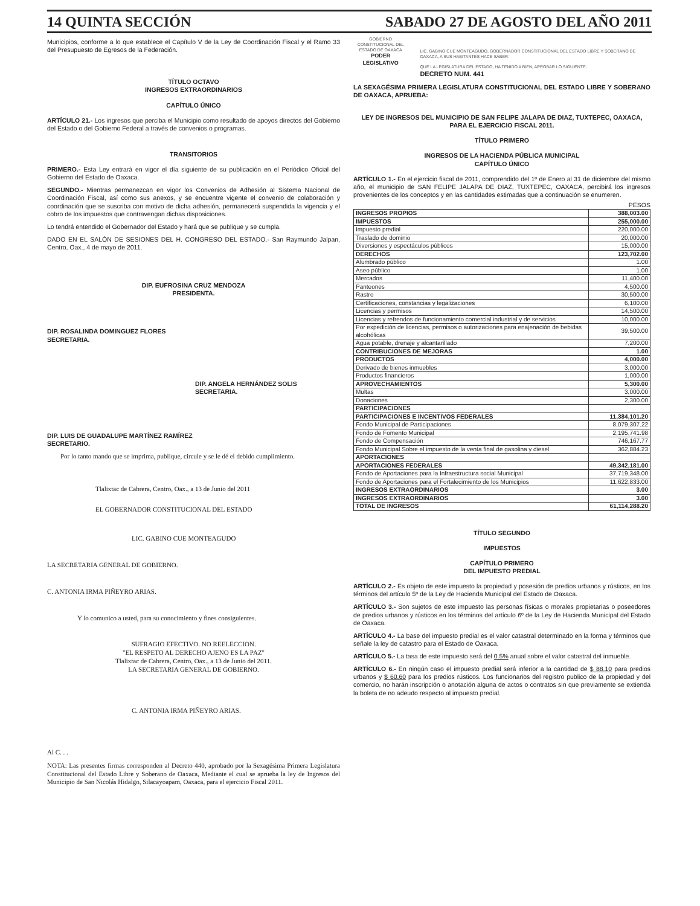14 QUINTA SECCIÓN SABADO 27 DE AGOSTO DEL AÑO 2011
Municipios, conforme a lo que establece el Capítulo V de la Ley de Coordinación Fiscal y el Ramo 33 del Presupuesto de Egresos de la Federación.
TÍTULO OCTAVO
INGRESOS EXTRAORDINARIOS
CAPÍTULO ÚNICO
ARTÍCULO 21.- Los ingresos que perciba el Municipio como resultado de apoyos directos del Gobierno del Estado o del Gobierno Federal a través de convenios o programas.
TRANSITORIOS
PRIMERO.- Esta Ley entrará en vigor el día siguiente de su publicación en el Periódico Oficial del Gobierno del Estado de Oaxaca.
SEGUNDO.- Mientras permanezcan en vigor los Convenios de Adhesión al Sistema Nacional de Coordinación Fiscal, así como sus anexos, y se encuentre vigente el convenio de colaboración y coordinación que se suscriba con motivo de dicha adhesión, permanecerá suspendida la vigencia y el cobro de los impuestos que contravengan dichas disposiciones.
Lo tendrá entendido el Gobernador del Estado y hará que se publique y se cumpla.
DADO EN EL SALÓN DE SESIONES DEL H. CONGRESO DEL ESTADO.- San Raymundo Jalpan, Centro, Oax., 4 de mayo de 2011.
DIP. EUFROSINA CRUZ MENDOZA
PRESIDENTA.
DIP. ROSALINDA DOMINGUEZ FLORES
SECRETARIA.
DIP. ANGELA HERNÁNDEZ SOLIS
SECRETARIA.
DIP. LUIS DE GUADALUPE MARTÍNEZ RAMÍREZ
SECRETARIO.
Por lo tanto mando que se imprima, publique, circule y se le dé el debido cumplimiento.
Tlalixtac de Cabrera, Centro, Oax., a 13 de Junio del 2011
EL GOBERNADOR CONSTITUCIONAL DEL ESTADO
LIC. GABINO CUE MONTEAGUDO
LA SECRETARIA GENERAL DE GOBIERNO.
C. ANTONIA IRMA PIÑEYRO ARIAS.
Y lo comunico a usted, para su conocimiento y fines consiguientes.
SUFRAGIO EFECTIVO. NO REELECCION.
"EL RESPETO AL DERECHO AJENO ES LA PAZ"
Tlalixtac de Cabrera, Centro, Oax., a 13 de Junio del 2011.
LA SECRETARIA GENERAL DE GOBIERNO.
C. ANTONIA IRMA PIÑEYRO ARIAS.
Al C. . .
NOTA: Las presentes firmas corresponden al Decreto 440, aprobado por la Sexagésima Primera Legislatura Constitucional del Estado Libre y Soberano de Oaxaca, Mediante el cual se aprueba la ley de Ingresos del Municipio de San Nicolás Hidalgo, Silacayoapam, Oaxaca, para el ejercicio Fiscal 2011.
GOBIERNO CONSTITUCIONAL DEL ESTADO DE OAXACA
PODER LEGISLATIVO
LIC. GABINO CUE MONTEAGUDO, GOBERNADOR CONSTITUCIONAL DEL ESTADO LIBRE Y SOBERANO DE OAXACA, A SUS HABITANTES HACE SABER:
QUE LA LEGISLATURA DEL ESTADO, HA TENIDO A BIEN, APROBAR LO SIGUIENTE:
DECRETO NUM. 441
LA SEXAGÉSIMA PRIMERA LEGISLATURA CONSTITUCIONAL DEL ESTADO LIBRE Y SOBERANO DE OAXACA, APRUEBA:
LEY DE INGRESOS DEL MUNICIPIO DE SAN FELIPE JALAPA DE DIAZ, TUXTEPEC, OAXACA, PARA EL EJERCICIO FISCAL 2011.
TÍTULO PRIMERO
INGRESOS DE LA HACIENDA PÚBLICA MUNICIPAL
CAPÍTULO ÚNICO
ARTÍCULO 1.- En el ejercicio fiscal de 2011, comprendido del 1º de Enero al 31 de diciembre del mismo año, el municipio de SAN FELIPE JALAPA DE DIAZ, TUXTEPEC, OAXACA, percibirá los ingresos provenientes de los conceptos y en las cantidades estimadas que a continuación se enumeren.
PESOS
| INGRESOS PROPIOS | 388,003.00 |
| IMPUESTOS | 255,000.00 |
| Impuesto predial | 220,000.00 |
| Traslado de dominio | 20,000.00 |
| Diversiones y espectáculos públicos | 15,000.00 |
| DERECHOS | 123,702.00 |
| Alumbrado público | 1.00 |
| Aseo público | 1.00 |
| Mercados | 11,400.00 |
| Panteones | 4,500.00 |
| Rastro | 30,500.00 |
| Certificaciones, constancias y legalizaciones | 6,100.00 |
| Licencias y permisos | 14,500.00 |
| Licencias y refrendos de funcionamiento comercial industrial y de servicios | 10,000.00 |
| Por expedición de licencias, permisos o autorizaciones para enajenación de bebidas alcohólicas | 39,500.00 |
| Agua potable, drenaje y alcantarillado | 7,200.00 |
| CONTRIBUCIONES DE MEJORAS | 1.00 |
| PRODUCTOS | 4,000.00 |
| Derivado de bienes inmuebles | 3,000.00 |
| Productos financieros | 1,000.00 |
| APROVECHAMIENTOS | 5,300.00 |
| Multas | 3,000.00 |
| Donaciones | 2,300.00 |
| PARTICIPACIONES | |
| PARTICIPACIONES E INCENTIVOS FEDERALES | 11,384,101.20 |
| Fondo Municipal de Participaciones | 8,079,307.22 |
| Fondo de Fomento Municipal | 2,195,741.98 |
| Fondo de Compensación | 746,167.77 |
| Fondo Municipal Sobre el impuesto de la venta final de gasolina y diesel | 362,884.23 |
| APORTACIONES | |
| APORTACIONES FEDERALES | 49,342,181.00 |
| Fondo de Aportaciones para la Infraestructura social Municipal | 37,719,348.00 |
| Fondo de Aportaciones para el Fortalecimiento de los Municipios | 11,622,833.00 |
| INGRESOS EXTRAORDINARIOS | 3.00 |
| INGRESOS EXTRAORDINARIOS | 3.00 |
| TOTAL DE INGRESOS | 61,114,288.20 |
TÍTULO SEGUNDO
IMPUESTOS
CAPÍTULO PRIMERO
DEL IMPUESTO PREDIAL
ARTÍCULO 2.- Es objeto de este impuesto la propiedad y posesión de predios urbanos y rústicos, en los términos del artículo 5º de la Ley de Hacienda Municipal del Estado de Oaxaca.
ARTÍCULO 3.- Son sujetos de este impuesto las personas físicas o morales propietarias o poseedores de predios urbanos y rústicos en los términos del artículo 6º de la Ley de Hacienda Municipal del Estado de Oaxaca.
ARTÍCULO 4.- La base del impuesto predial es el valor catastral determinado en la forma y términos que señale la ley de catastro para el Estado de Oaxaca.
ARTÍCULO 5.- La tasa de este impuesto será del 0.5% anual sobre el valor catastral del inmueble.
ARTÍCULO 6.- En ningún caso el impuesto predial será inferior a la cantidad de $ 88.10 para predios urbanos y $ 60.60 para los predios rústicos. Los funcionarios del registro publico de la propiedad y del comercio, no harán inscripción o anotación alguna de actos o contratos sin que previamente se extienda la boleta de no adeudo respecto al impuesto predial.